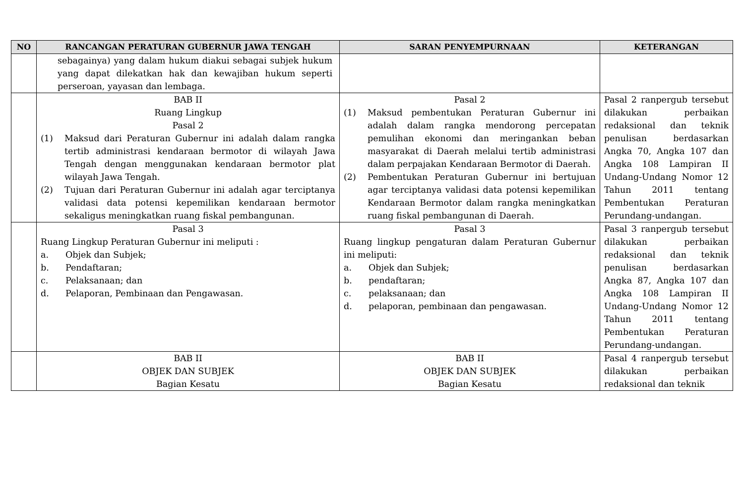| NO | RANCANGAN PERATURAN GUBERNUR JAWA TENGAH | SARAN PENYEMPURNAAN | KETERANGAN |
| --- | --- | --- | --- |
| | sebagainya) yang dalam hukum diakui sebagai subjek hukum yang dapat dilekatkan hak dan kewajiban hukum seperti perseroan, yayasan dan lembaga. | | |
| | BAB II Ruang Lingkup Pasal 2 (1) Maksud dari Peraturan Gubernur ini adalah dalam rangka tertib administrasi kendaraan bermotor di wilayah Jawa Tengah dengan menggunakan kendaraan bermotor plat wilayah Jawa Tengah. (2) Tujuan dari Peraturan Gubernur ini adalah agar terciptanya validasi data potensi kepemilikan kendaraan bermotor sekaligus meningkatkan ruang fiskal pembangunan. | Pasal 2 (1) Maksud pembentukan Peraturan Gubernur ini adalah dalam rangka mendorong percepatan pemulihan ekonomi dan meringankan beban masyarakat di Daerah melalui tertib administrasi dalam perpajakan Kendaraan Bermotor di Daerah. (2) Pembentukan Peraturan Gubernur ini bertujuan agar terciptanya validasi data potensi kepemilikan Kendaraan Bermotor dalam rangka meningkatkan ruang fiskal pembangunan di Daerah. | Pasal 2 ranpergub tersebut dilakukan perbaikan redaksional dan teknik penulisan berdasarkan Angka 70, Angka 107 dan Angka 108 Lampiran II Undang-Undang Nomor 12 Tahun 2011 tentang Pembentukan Peraturan Perundang-undangan. |
| | Pasal 3 Ruang Lingkup Peraturan Gubernur ini meliputi : a. Objek dan Subjek; b. Pendaftaran; c. Pelaksanaan; dan d. Pelaporan, Pembinaan dan Pengawasan. | Pasal 3 Ruang lingkup pengaturan dalam Peraturan Gubernur ini meliputi: a. Objek dan Subjek; b. pendaftaran; c. pelaksanaan; dan d. pelaporan, pembinaan dan pengawasan. | Pasal 3 ranpergub tersebut dilakukan perbaikan redaksional dan teknik penulisan berdasarkan Angka 87, Angka 107 dan Angka 108 Lampiran II Undang-Undang Nomor 12 Tahun 2011 tentang Pembentukan Peraturan Perundang-undangan. |
| | BAB II OBJEK DAN SUBJEK Bagian Kesatu | BAB II OBJEK DAN SUBJEK Bagian Kesatu | Pasal 4 ranpergub tersebut dilakukan perbaikan redaksional dan teknik |